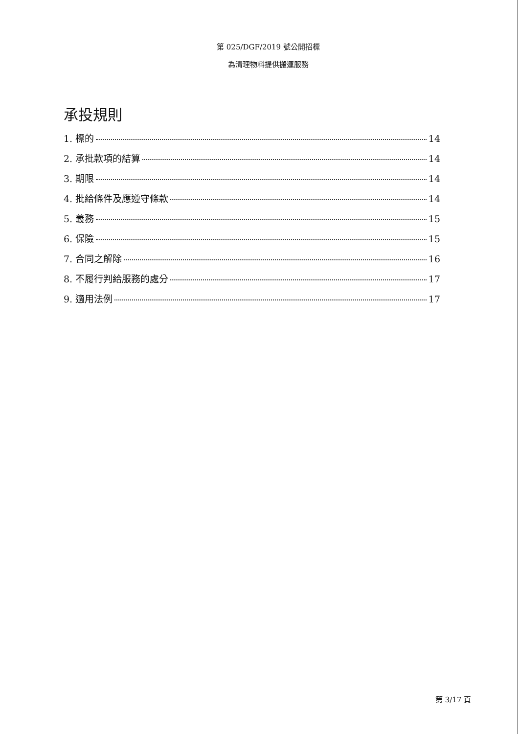第 025/DGF/2019 號公開招標
為清理物料提供搬運服務
承投規則
1. 標的 14
2. 承批款項的結算 14
3. 期限 14
4. 批給條件及應遵守條款 14
5. 義務 15
6. 保險 15
7. 合同之解除 16
8. 不履行判給服務的處分 17
9. 適用法例 17
第 3/17 頁